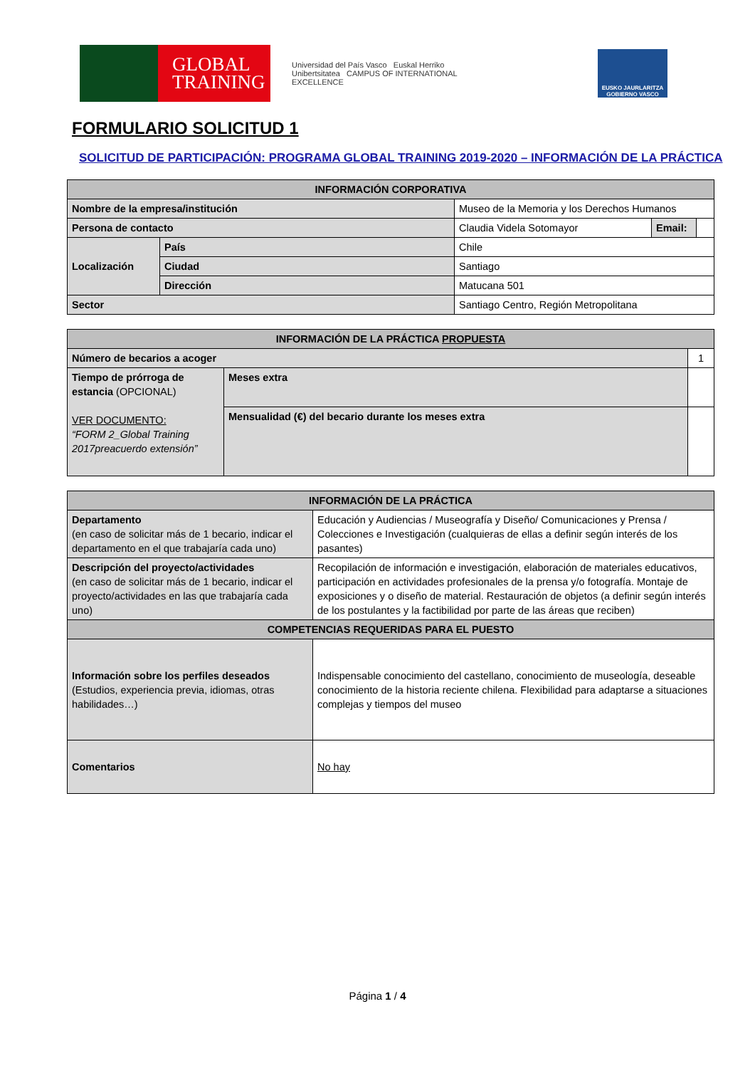GLOBAL
TRAINING
Universidad del País Vasco Euskal Herriko Unibertsitatea CAMPUS OF INTERNATIONAL EXCELLENCE
EUSKO JAURLARITZA
GOBIERNO VASCO
FORMULARIO SOLICITUD 1
SOLICITUD DE PARTICIPACIÓN: PROGRAMA GLOBAL TRAINING 2019-2020 – INFORMACIÓN DE LA PRÁCTICA
| INFORMACIÓN CORPORATIVA | | | | |
| --- | --- | --- | --- | --- |
| Nombre de la empresa/institución | | Museo de la Memoria y los Derechos Humanos | | |
| Persona de contacto | | Claudia Videla Sotomayor | Email: | |
| Localización | País | Chile | | |
| | Ciudad | Santiago | | |
| | Dirección | Matucana 501 | | |
| Sector | | Santiago Centro, Región Metropolitana | | |
| INFORMACIÓN DE LA PRÁCTICA PROPUESTA | | |
| --- | --- | --- |
| Número de becarios a acoger | | 1 |
| Tiempo de prórroga de estancia (OPCIONAL) VER DOCUMENTO: “FORM 2_Global Training 2017preacuerdo extensión” | Meses extra | |
| | Mensualidad (€) del becario durante los meses extra | |
| INFORMACIÓN DE LA PRÁCTICA | |
| --- | --- |
| Departamento (en caso de solicitar más de 1 becario, indicar el departamento en el que trabajaría cada uno) | Educación y Audiencias / Museografía y Diseño/ Comunicaciones y Prensa / Colecciones e Investigación (cualquieras de ellas a definir según interés de los pasantes) |
| Descripción del proyecto/actividades (en caso de solicitar más de 1 becario, indicar el proyecto/actividades en las que trabajaría cada uno) | Recopilación de información e investigación, elaboración de materiales educativos, participación en actividades profesionales de la prensa y/o fotografía. Montaje de exposiciones y o diseño de material. Restauración de objetos (a definir según interés de los postulantes y la factibilidad por parte de las áreas que reciben) |
| COMPETENCIAS REQUERIDAS PARA EL PUESTO | |
| Información sobre los perfiles deseados (Estudios, experiencia previa, idiomas, otras habilidades…) | Indispensable conocimiento del castellano, conocimiento de museología, deseable conocimiento de la historia reciente chilena. Flexibilidad para adaptarse a situaciones complejas y tiempos del museo |
| Comentarios | No hay |
Página 1 / 4